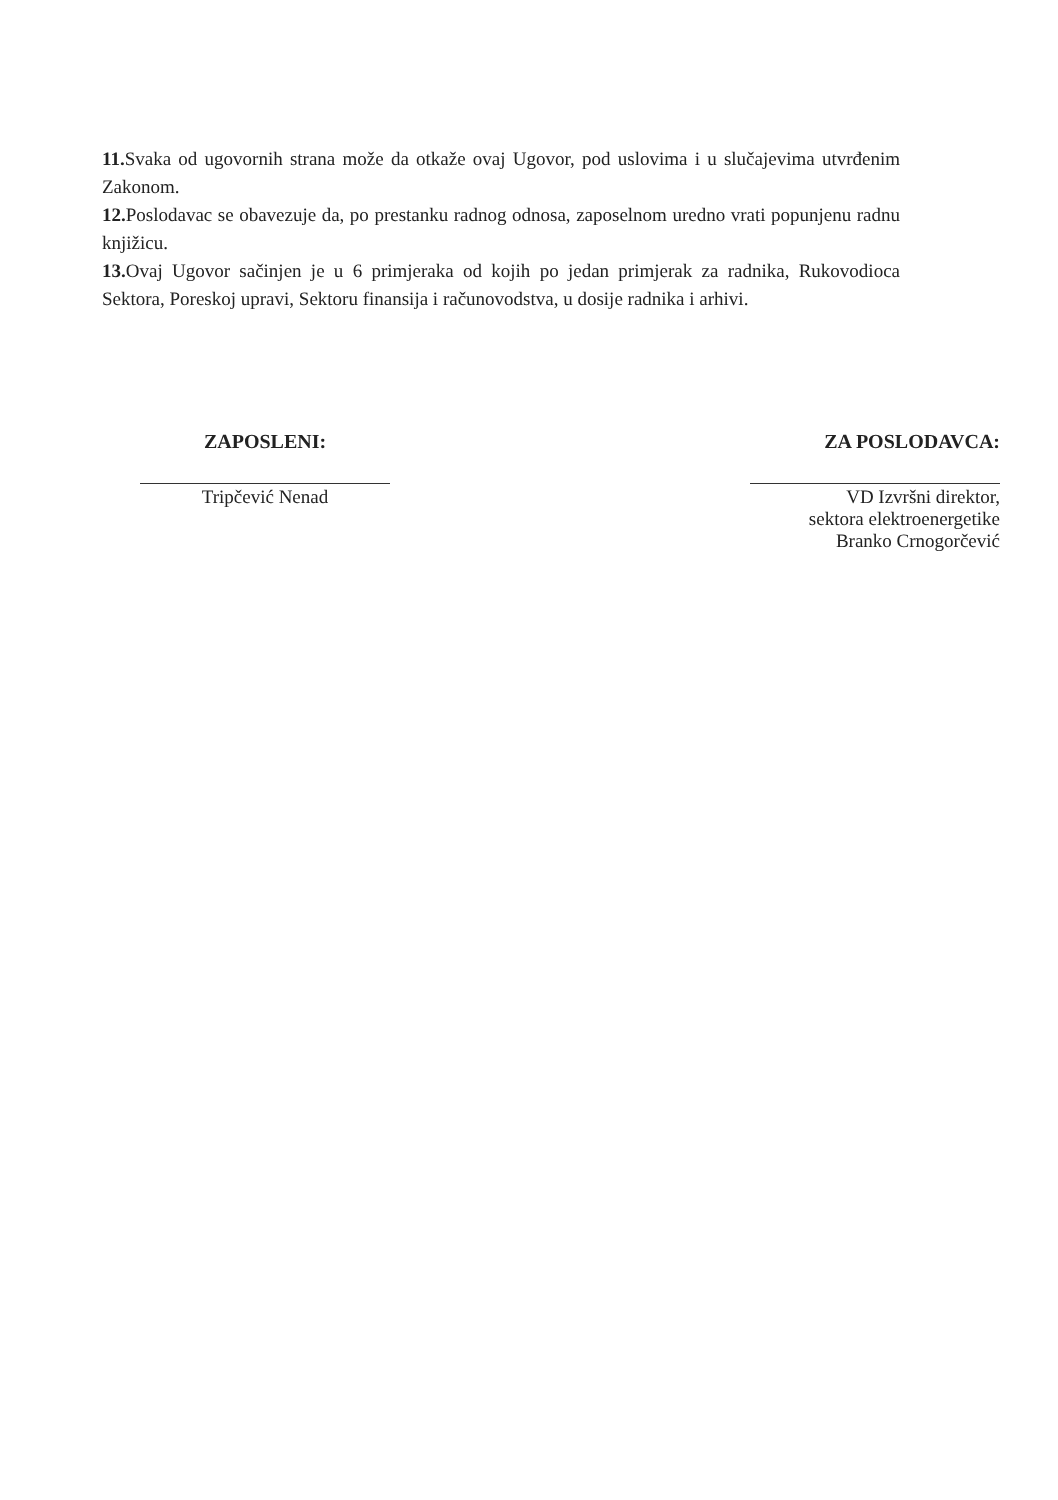11. Svaka od ugovornih strana može da otkaže ovaj Ugovor, pod uslovima i u slučajevima utvrđenim Zakonom.
12. Poslodavac se obavezuje da, po prestanku radnog odnosa, zaposelnom uredno vrati popunjenu radnu knjižicu.
13. Ovaj Ugovor sačinjen je u 6 primjeraka od kojih po jedan primjerak za radnika, Rukovodioca Sektora, Poreskoj upravi, Sektoru finansija i računovodstva, u dosije radnika i arhivi.
ZAPOSLENI:
Tripčević Nenad
ZA POSLODAVCA:
VD Izvršni direktor,
sektora elektroenergetike
Branko Crnogorčević